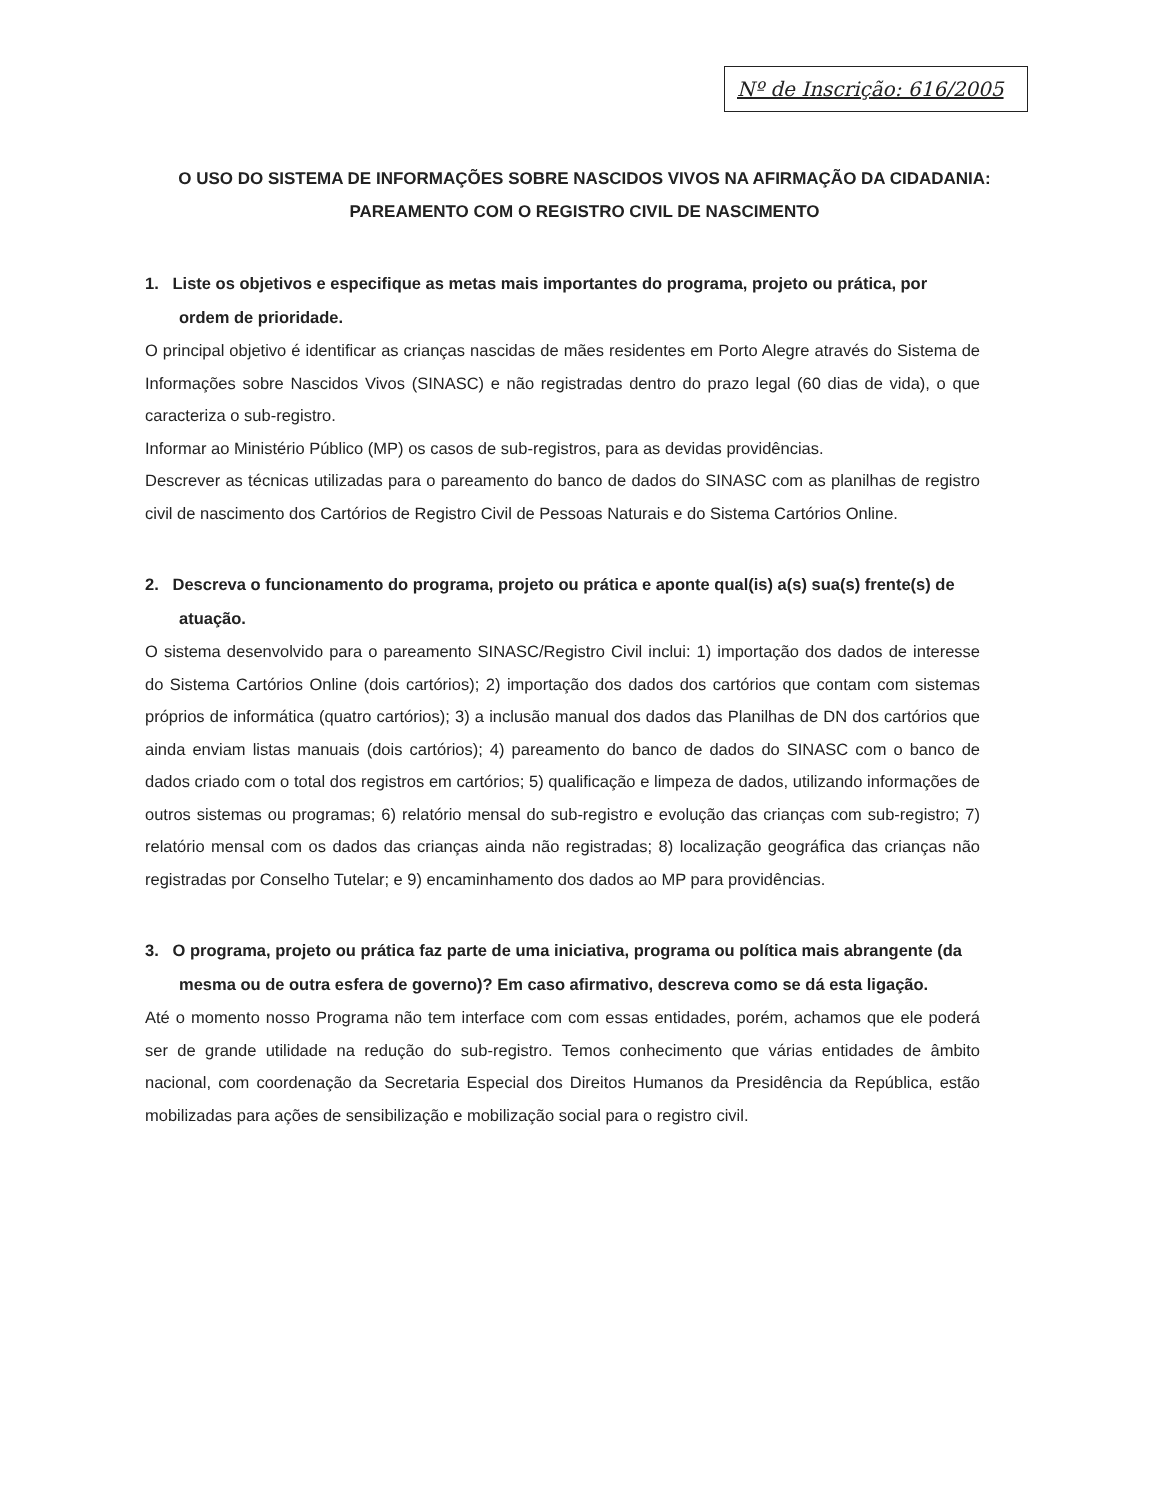Nº de Inscrição: 616/2005
O USO DO SISTEMA DE INFORMAÇÕES SOBRE NASCIDOS VIVOS NA AFIRMAÇÃO DA CIDADANIA: PAREAMENTO COM O REGISTRO CIVIL DE NASCIMENTO
1. Liste os objetivos e especifique as metas mais importantes do programa, projeto ou prática, por ordem de prioridade.
O principal objetivo é identificar as crianças nascidas de mães residentes em Porto Alegre através do Sistema de Informações sobre Nascidos Vivos (SINASC) e não registradas dentro do prazo legal (60 dias de vida), o que caracteriza o sub-registro.
Informar ao Ministério Público (MP) os casos de sub-registros, para as devidas providências.
Descrever as técnicas utilizadas para o pareamento do banco de dados do SINASC com as planilhas de registro civil de nascimento dos Cartórios de Registro Civil de Pessoas Naturais e do Sistema Cartórios Online.
2. Descreva o funcionamento do programa, projeto ou prática e aponte qual(is) a(s) sua(s) frente(s) de atuação.
O sistema desenvolvido para o pareamento SINASC/Registro Civil inclui: 1) importação dos dados de interesse do Sistema Cartórios Online (dois cartórios); 2) importação dos dados dos cartórios que contam com sistemas próprios de informática (quatro cartórios); 3) a inclusão manual dos dados das Planilhas de DN dos cartórios que ainda enviam listas manuais (dois cartórios); 4) pareamento do banco de dados do SINASC com o banco de dados criado com o total dos registros em cartórios; 5) qualificação e limpeza de dados, utilizando informações de outros sistemas ou programas; 6) relatório mensal do sub-registro e evolução das crianças com sub-registro; 7) relatório mensal com os dados das crianças ainda não registradas; 8) localização geográfica das crianças não registradas por Conselho Tutelar; e 9) encaminhamento dos dados ao MP para providências.
3. O programa, projeto ou prática faz parte de uma iniciativa, programa ou política mais abrangente (da mesma ou de outra esfera de governo)? Em caso afirmativo, descreva como se dá esta ligação.
Até o momento nosso Programa não tem interface com com essas entidades, porém, achamos que ele poderá ser de grande utilidade na redução do sub-registro. Temos conhecimento que várias entidades de âmbito nacional, com coordenação da Secretaria Especial dos Direitos Humanos da Presidência da República, estão mobilizadas para ações de sensibilização e mobilização social para o registro civil.